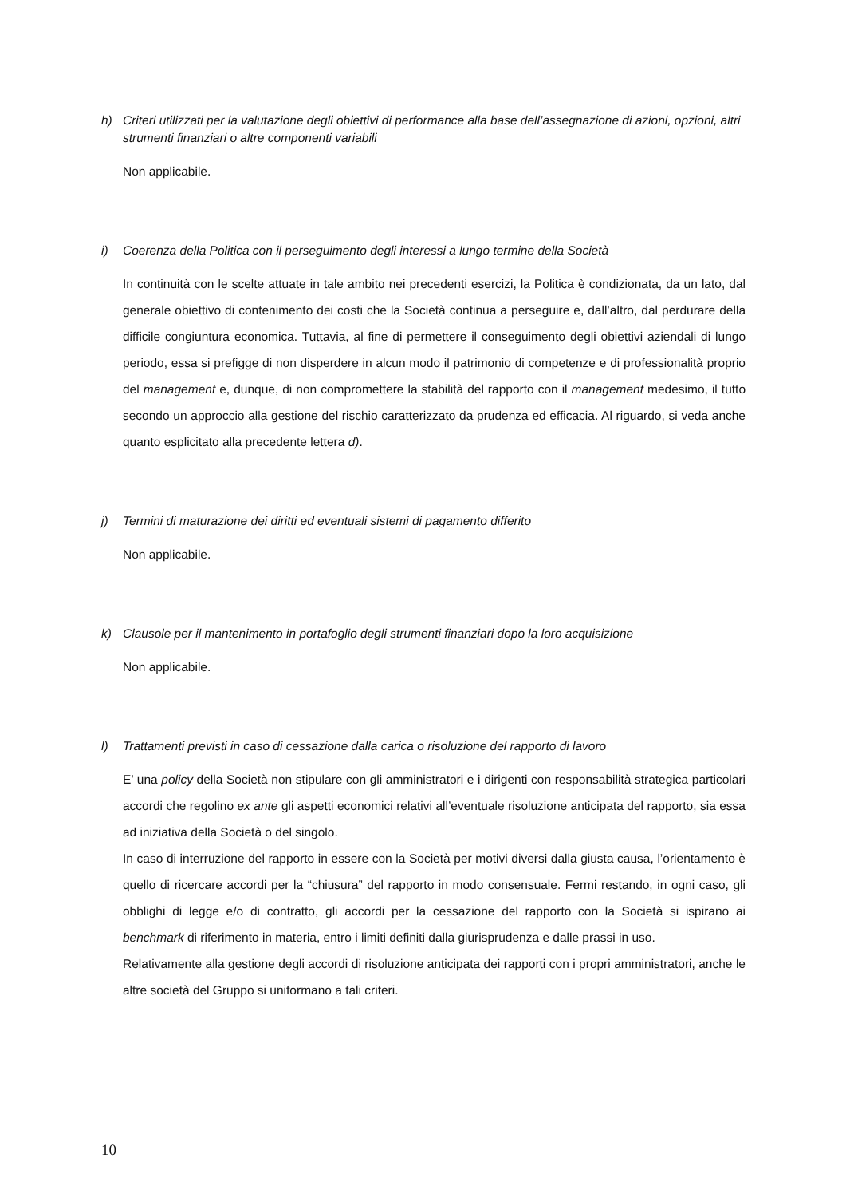h) Criteri utilizzati per la valutazione degli obiettivi di performance alla base dell’assegnazione di azioni, opzioni, altri strumenti finanziari o altre componenti variabili
Non applicabile.
i) Coerenza della Politica con il perseguimento degli interessi a lungo termine della Società
In continuità con le scelte attuate in tale ambito nei precedenti esercizi, la Politica è condizionata, da un lato, dal generale obiettivo di contenimento dei costi che la Società continua a perseguire e, dall’altro, dal perdurare della difficile congiuntura economica. Tuttavia, al fine di permettere il conseguimento degli obiettivi aziendali di lungo periodo, essa si prefigge di non disperdere in alcun modo il patrimonio di competenze e di professionalità proprio del management e, dunque, di non compromettere la stabilità del rapporto con il management medesimo, il tutto secondo un approccio alla gestione del rischio caratterizzato da prudenza ed efficacia. Al riguardo, si veda anche quanto esplicitato alla precedente lettera d).
j) Termini di maturazione dei diritti ed eventuali sistemi di pagamento differito
Non applicabile.
k) Clausole per il mantenimento in portafoglio degli strumenti finanziari dopo la loro acquisizione
Non applicabile.
l) Trattamenti previsti in caso di cessazione dalla carica o risoluzione del rapporto di lavoro
E’ una policy della Società non stipulare con gli amministratori e i dirigenti con responsabilità strategica particolari accordi che regolino ex ante gli aspetti economici relativi all’eventuale risoluzione anticipata del rapporto, sia essa ad iniziativa della Società o del singolo.
In caso di interruzione del rapporto in essere con la Società per motivi diversi dalla giusta causa, l’orientamento è quello di ricercare accordi per la “chiusura” del rapporto in modo consensuale. Fermi restando, in ogni caso, gli obblighi di legge e/o di contratto, gli accordi per la cessazione del rapporto con la Società si ispirano ai benchmark di riferimento in materia, entro i limiti definiti dalla giurisprudenza e dalle prassi in uso.
Relativamente alla gestione degli accordi di risoluzione anticipata dei rapporti con i propri amministratori, anche le altre società del Gruppo si uniformano a tali criteri.
10